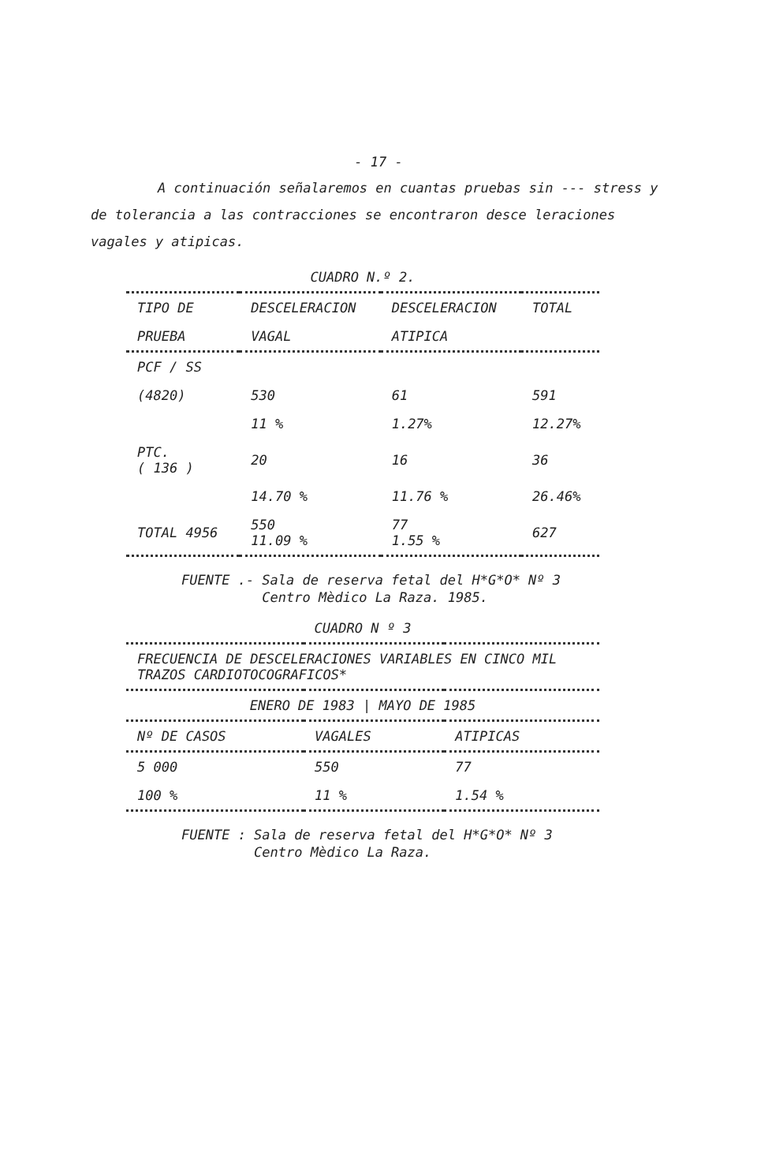- 17 -
A continuación señalaremos en cuantas pruebas sin --- stress y de tolerancia a las contracciones se encontraron desce leraciones vagales y atipicas.
CUADRO N.º 2.
| TIPO DE | DESCELERACION | DESCELERACION | TOTAL |
| --- | --- | --- | --- |
| PRUEBA | VAGAL | ATIPICA | |
| PCF / SS | | | |
| (4820) | 530 | 61 | 591 |
| | 11 % | 1.27% | 12.27% |
| PTC. ( 136 ) | 20 | 16 | 36 |
| | 14.70 % | 11.76 % | 26.46% |
| TOTAL 4956 | 550 11.09 % | 77 1.55 % | 627 |
FUENTE .- Sala de reserva fetal del H*G*O* Nº 3
Centro Mèdico La Raza. 1985.
CUADRO N º 3
| FRECUENCIA DE DESCELERACIONES VARIABLES EN CINCO MIL TRAZOS CARDIOTOCOGRAFICOS* | | |
| --- | --- | --- |
| ENERO DE 1983 / MAYO DE 1985 | | |
| Nº DE CASOS | VAGALES | ATIPICAS |
| 5 000 | 550 | 77 |
| 100 % | 11 % | 1.54 % |
FUENTE : Sala de reserva fetal del H*G*O* Nº 3
Centro Mèdico La Raza.